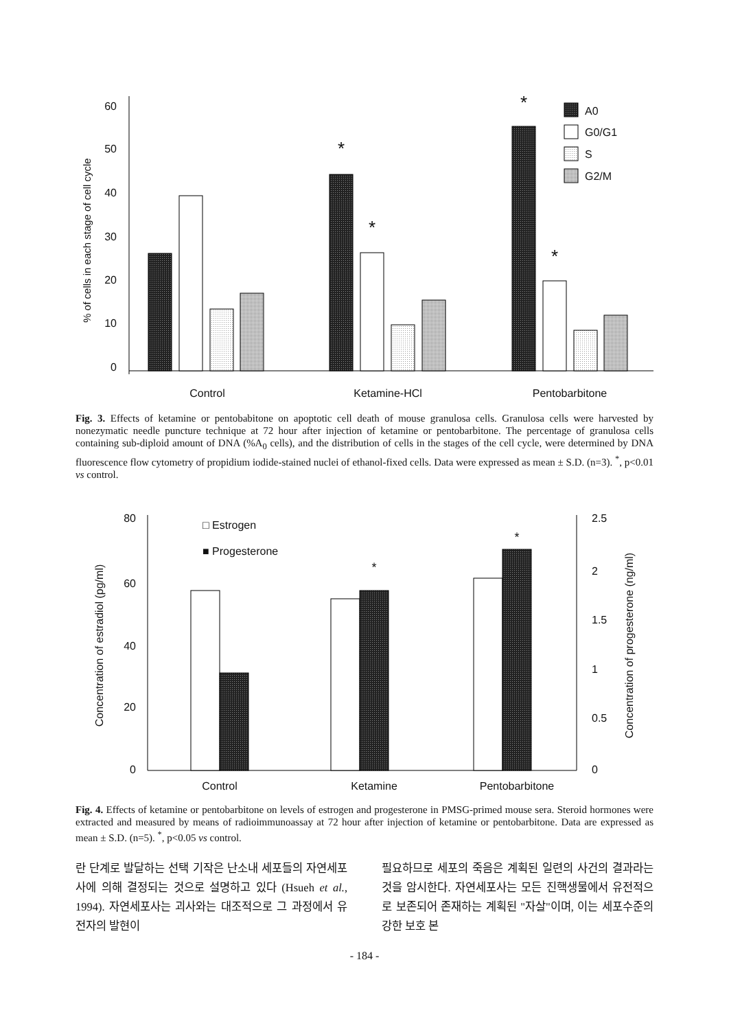60
50
40
30
20
10
0
% of cells in each stage of cell cycle
*
*
*
*
A0
G0/G1
S
G2/M
Control
Ketamine-HCl
Pentobarbitone
Fig. 3. Effects of ketamine or pentobabitone on apoptotic cell death of mouse granulosa cells. Granulosa cells were harvested by nonezymatic needle puncture technique at 72 hour after injection of ketamine or pentobarbitone. The percentage of granulosa cells containing sub-diploid amount of DNA (%A<sub>0</sub> cells), and the distribution of cells in the stages of the cell cycle, were determined by DNA fluorescence flow cytometry of propidium iodide-stained nuclei of ethanol-fixed cells. Data were expressed as mean ± S.D. (n=3). <sup>*</sup>, p<0.01 vs control.
80
60
40
20
0
2.5
2
1.5
1
0.5
0
Concentration of estradiol (pg/ml)
Concentration of progesterone (ng/ml)
*
*
□ Estrogen
■ Progesterone
Control
Ketamine
Pentobarbitone
Fig. 4. Effects of ketamine or pentobarbitone on levels of estrogen and progesterone in PMSG-primed mouse sera. Steroid hormones were extracted and measured by means of radioimmunoassay at 72 hour after injection of ketamine or pentobarbitone. Data are expressed as mean ± S.D. (n=5). <sup>*</sup>, p<0.05 vs control.
란 단계로 발달하는 선택 기작은 난소내 세포들의 자연세포사에 의해 결정되는 것으로 설명하고 있다 (Hsueh et al., 1994). 자연세포사는 괴사와는 대조적으로 그 과정에서 유전자의 발현이
필요하므로 세포의 죽음은 계획된 일련의 사건의 결과라는 것을 암시한다. 자연세포사는 모든 진핵생물에서 유전적으로 보존되어 존재하는 계획된 "자살"이며, 이는 세포수준의 강한 보호 본
- 184 -